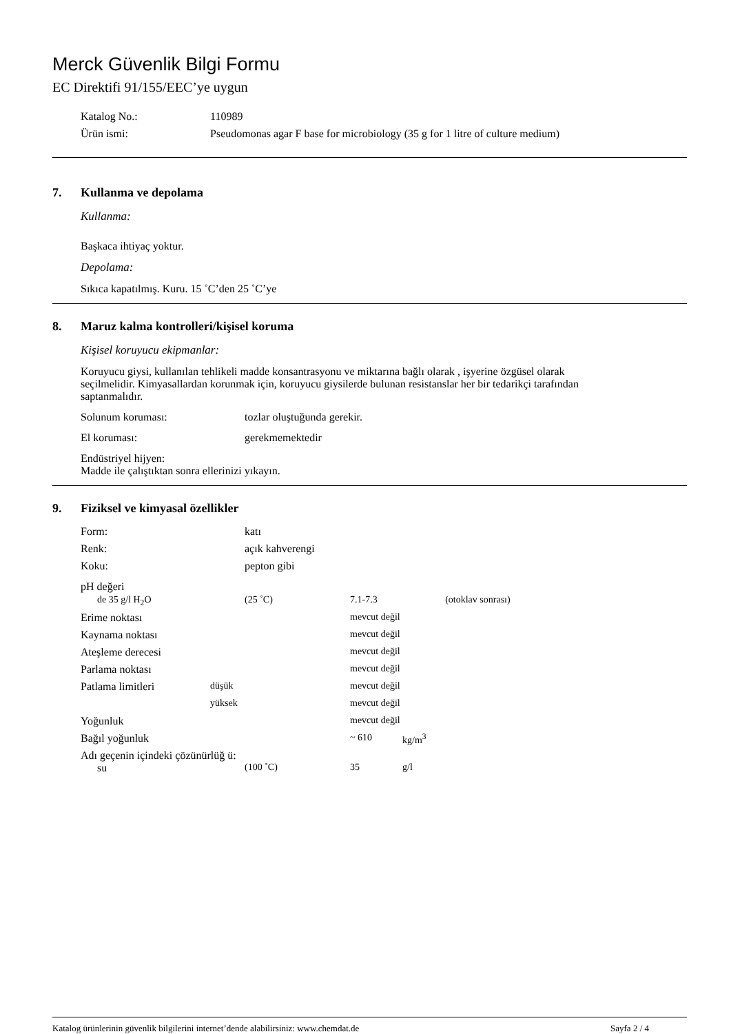Merck Güvenlik Bilgi Formu
EC Direktifi 91/155/EEC’ye uygun
| Katalog No.: | 110989 |
| Ürün ismi: | Pseudomonas agar F base for microbiology (35 g for 1 litre of culture medium) |
7. Kullanma ve depolama
Kullanma:
Başkaca ihtiyaç yoktur.
Depolama:
Sıkıca kapatılmış. Kuru. 15 ˚C’den 25 ˚C’ye
8. Maruz kalma kontrolleri/kişisel koruma
Kişisel koruyucu ekipmanlar:
Koruyucu giysi, kullanılan tehlikeli madde konsantrasyonu ve miktarına bağlı olarak , işyerine özgüsel olarak seçilmelidir. Kimyasallardan korunmak için, koruyucu giysilerde bulunan resistanslar her bir tedarikçi tarafından saptanmalıdır.
| Solunum koruması: | tozlar oluştuğunda gerekir. |
| El koruması: | gerekmemektedir |
Endüstriyel hijyen:
Madde ile çalıştıktan sonra ellerinizi yıkayın.
9. Fiziksel ve kimyasal özellikler
| Form: | | katı | | |
| Renk: | | açık kahverengi | | |
| Koku: | | pepton gibi | | |
| pH değeri | | | | |
| de 35 g/l H<sub>2</sub>O | | (25 ˚C) | 7.1-7.3 (otoklav sonrası) | |
| Erime noktası | | | mevcut değil | |
| Kaynama noktası | | | mevcut değil | |
| Ateşleme derecesi | | | mevcut değil | |
| Parlama noktası | | | mevcut değil | |
| Patlama limitleri | düşük | | mevcut değil | |
| | yüksek | | mevcut değil | |
| Yoğunluk | | | mevcut değil | |
| Bağıl yoğunluk | | | ~ 610 | kg/m<sup>3</sup> |
| Adı geçenin içindeki çözünürlüğ ü: | | | | |
| su | | (100 ˚C) | 35 | g/l |
Katalog ürünlerinin güvenlik bilgilerini internet’dende alabilirsiniz: www.chemdat.de Sayfa 2 / 4